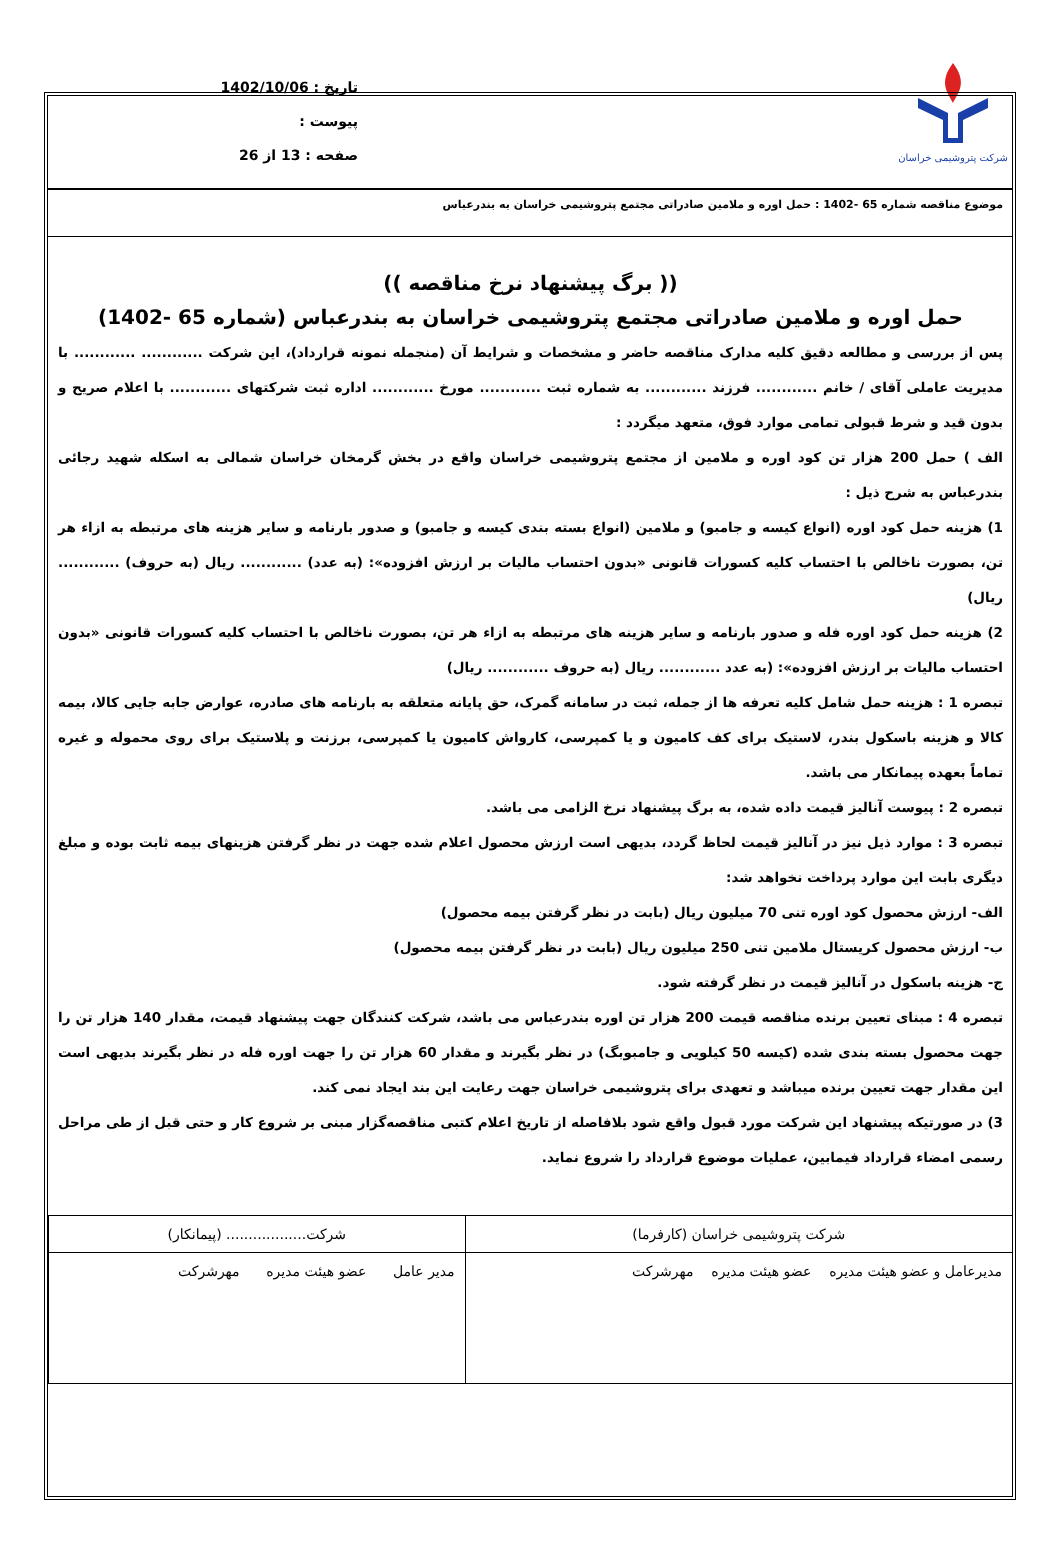شرکت پتروشیمی خراسان
تاریخ : 1402/10/06
پیوست :
صفحه : 13 از 26
موضوع مناقصه شماره 65 -1402 : حمل اوره و ملامین صادراتی مجتمع پتروشیمی خراسان به بندرعباس
(( برگ پیشنهاد نرخ مناقصه ))
حمل اوره و ملامین صادراتی مجتمع پتروشیمی خراسان به بندرعباس (شماره 65 -1402)
پس از بررسی و مطالعه دقیق کلیه مدارک مناقصه حاضر و مشخصات و شرایط آن (منجمله نمونه قرارداد)، این شرکت ............ ............ با مدیریت عاملی آقای / خانم ............ فرزند ............ به شماره ثبت ............ مورخ ............ اداره ثبت شرکتهای ............ با اعلام صریح و بدون قید و شرط قبولی تمامی موارد فوق، متعهد میگردد :
الف ) حمل 200 هزار تن کود اوره و ملامین از مجتمع پتروشیمی خراسان واقع در بخش گرمخان خراسان شمالی به اسکله شهید رجائی بندرعباس به شرح ذیل :
1) هزینه حمل کود اوره (انواع کیسه و جامبو) و ملامین (انواع بسته بندی کیسه و جامبو) و صدور بارنامه و سایر هزینه های مرتبطه به ازاء هر تن، بصورت ناخالص با احتساب کلیه کسورات قانونی «بدون احتساب مالیات بر ارزش افزوده»: (به عدد) ............ ریال (به حروف) ............ ریال)
2) هزینه حمل کود اوره فله و صدور بارنامه و سایر هزینه های مرتبطه به ازاء هر تن، بصورت ناخالص با احتساب کلیه کسورات قانونی «بدون احتساب مالیات بر ارزش افزوده»: (به عدد ............ ریال (به حروف ............ ریال)
تبصره 1 : هزینه حمل شامل کلیه تعرفه ها از جمله، ثبت در سامانه گمرک، حق پایانه متعلقه به بارنامه های صادره، عوارض جابه جایی کالا، بیمه کالا و هزینه باسکول بندر، لاستیک برای کف کامیون و یا کمپرسی، کارواش کامیون یا کمپرسی، برزنت و پلاستیک برای روی محموله و غیره تماماً بعهده پیمانکار می باشد.
تبصره 2 : پیوست آنالیز قیمت داده شده، به برگ پیشنهاد نرخ الزامی می باشد.
تبصره 3 : موارد ذیل نیز در آنالیز قیمت لحاظ گردد، بدیهی است ارزش محصول اعلام شده جهت در نظر گرفتن هزینهای بیمه ثابت بوده و مبلغ دیگری بابت این موارد پرداخت نخواهد شد:
الف- ارزش محصول کود اوره تنی 70 میلیون ریال (بابت در نظر گرفتن بیمه محصول)
ب- ارزش محصول کریستال ملامین تنی 250 میلیون ریال (بابت در نظر گرفتن بیمه محصول)
ج- هزینه باسکول در آنالیز قیمت در نظر گرفته شود.
تبصره 4 : مبنای تعیین برنده مناقصه قیمت 200 هزار تن اوره بندرعباس می باشد، شرکت کنندگان جهت پیشنهاد قیمت، مقدار 140 هزار تن را جهت محصول بسته بندی شده (کیسه 50 کیلویی و جامبوبگ) در نظر بگیرند و مقدار 60 هزار تن را جهت اوره فله در نظر بگیرند بدیهی است این مقدار جهت تعیین برنده میباشد و تعهدی برای پتروشیمی خراسان جهت رعایت این بند ایجاد نمی کند.
3) در صورتیکه پیشنهاد این شرکت مورد قبول واقع شود بلافاصله از تاریخ اعلام کتبی مناقصه‌گزار مبنی بر شروع کار و حتی قبل از طی مراحل رسمی امضاء قرارداد فیمابین، عملیات موضوع قرارداد را شروع نماید.
| شرکت پتروشیمی خراسان (کارفرما) | شرکت.................. (پیمانکار) |
| مدیرعامل و عضو هیئت مدیره عضو هیئت مدیره مهرشرکت | مدیر عامل عضو هیئت مدیره مهرشرکت |